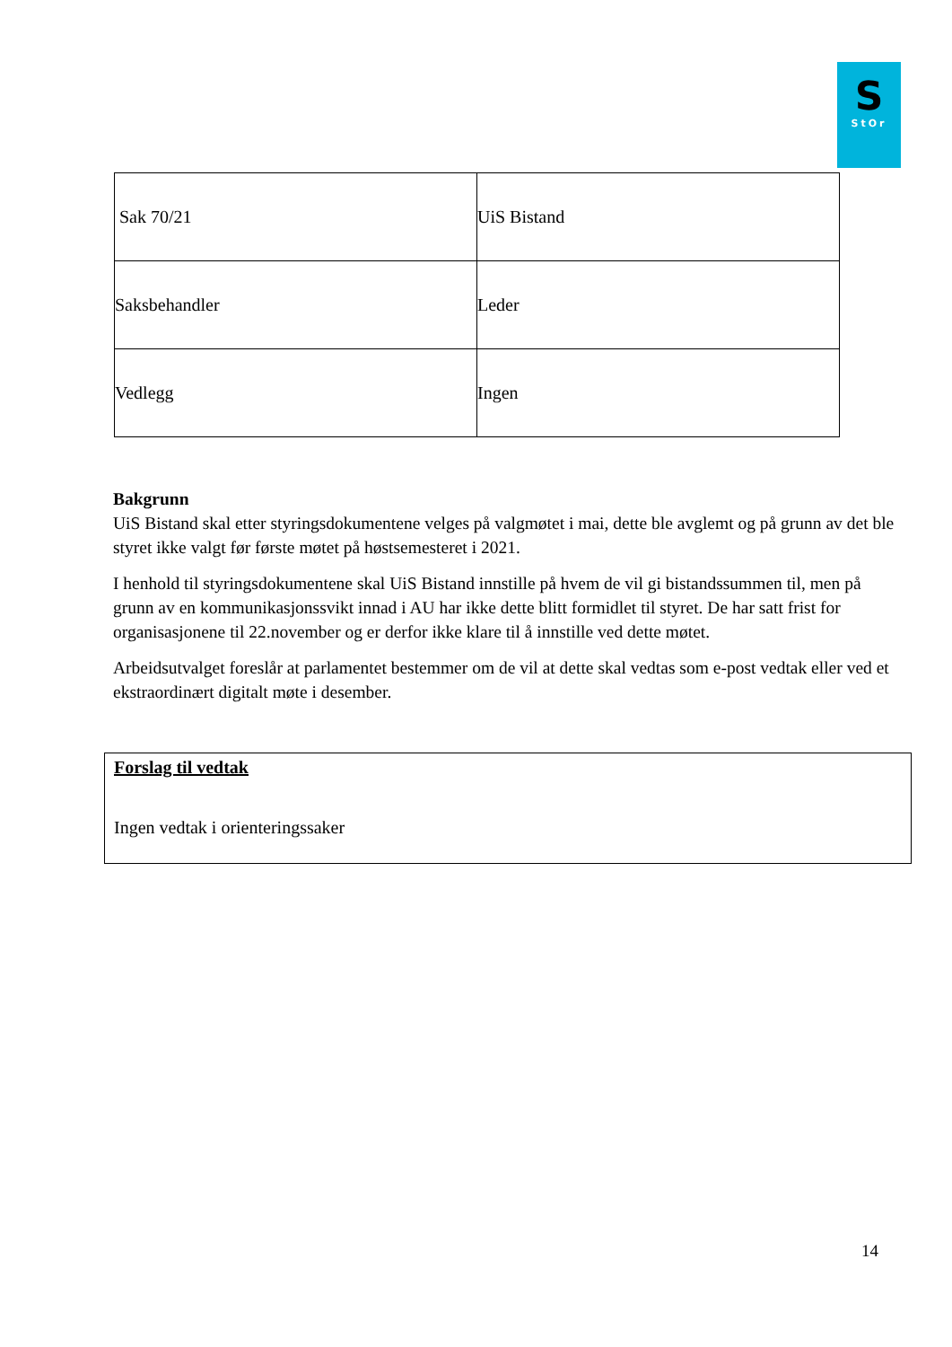S
StOr
| Sak 70/21 | UiS Bistand |
| Saksbehandler | Leder |
| Vedlegg | Ingen |
Bakgrunn
UiS Bistand skal etter styringsdokumentene velges på valgmøtet i mai, dette ble avglemt og på grunn av det ble styret ikke valgt før første møtet på høstsemesteret i 2021.
I henhold til styringsdokumentene skal UiS Bistand innstille på hvem de vil gi bistandssummen til, men på grunn av en kommunikasjonssvikt innad i AU har ikke dette blitt formidlet til styret. De har satt frist for organisasjonene til 22.november og er derfor ikke klare til å innstille ved dette møtet.
Arbeidsutvalget foreslår at parlamentet bestemmer om de vil at dette skal vedtas som e-post vedtak eller ved et ekstraordinært digitalt møte i desember.
Forslag til vedtak
Ingen vedtak i orienteringssaker
14